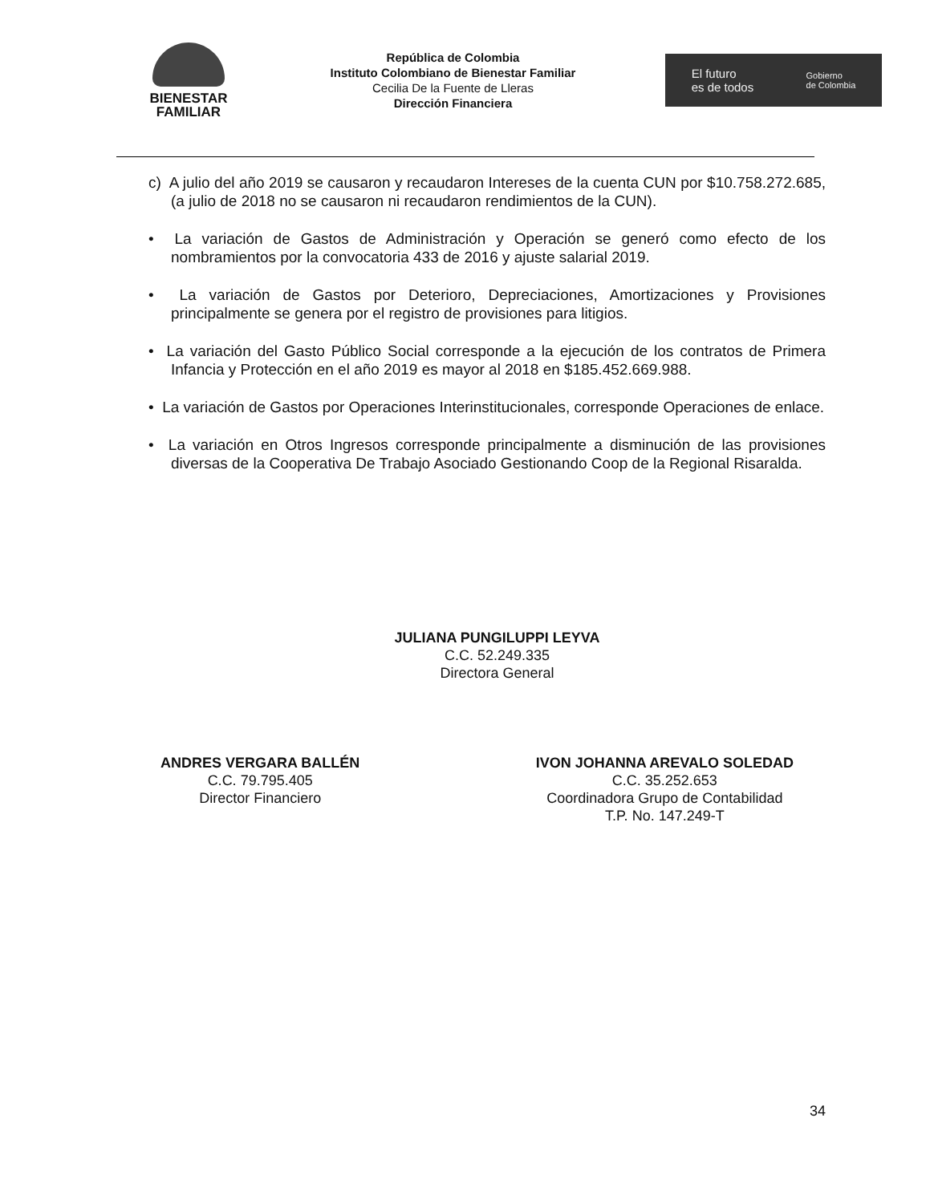BIENESTAR
FAMILIAR
República de Colombia
Instituto Colombiano de Bienestar Familiar
Cecilia De la Fuente de Lleras
Dirección Financiera
El futuro
es de todos Gobierno
de Colombia
c) A julio del año 2019 se causaron y recaudaron Intereses de la cuenta CUN por $10.758.272.685, (a julio de 2018 no se causaron ni recaudaron rendimientos de la CUN).
• La variación de Gastos de Administración y Operación se generó como efecto de los nombramientos por la convocatoria 433 de 2016 y ajuste salarial 2019.
• La variación de Gastos por Deterioro, Depreciaciones, Amortizaciones y Provisiones principalmente se genera por el registro de provisiones para litigios.
• La variación del Gasto Público Social corresponde a la ejecución de los contratos de Primera Infancia y Protección en el año 2019 es mayor al 2018 en $185.452.669.988.
• La variación de Gastos por Operaciones Interinstitucionales, corresponde Operaciones de enlace.
• La variación en Otros Ingresos corresponde principalmente a disminución de las provisiones diversas de la Cooperativa De Trabajo Asociado Gestionando Coop de la Regional Risaralda.
JULIANA PUNGILUPPI LEYVA
C.C. 52.249.335
Directora General
ANDRES VERGARA BALLÉN
C.C. 79.795.405
Director Financiero
IVON JOHANNA AREVALO SOLEDAD
C.C. 35.252.653
Coordinadora Grupo de Contabilidad
T.P. No. 147.249-T
34